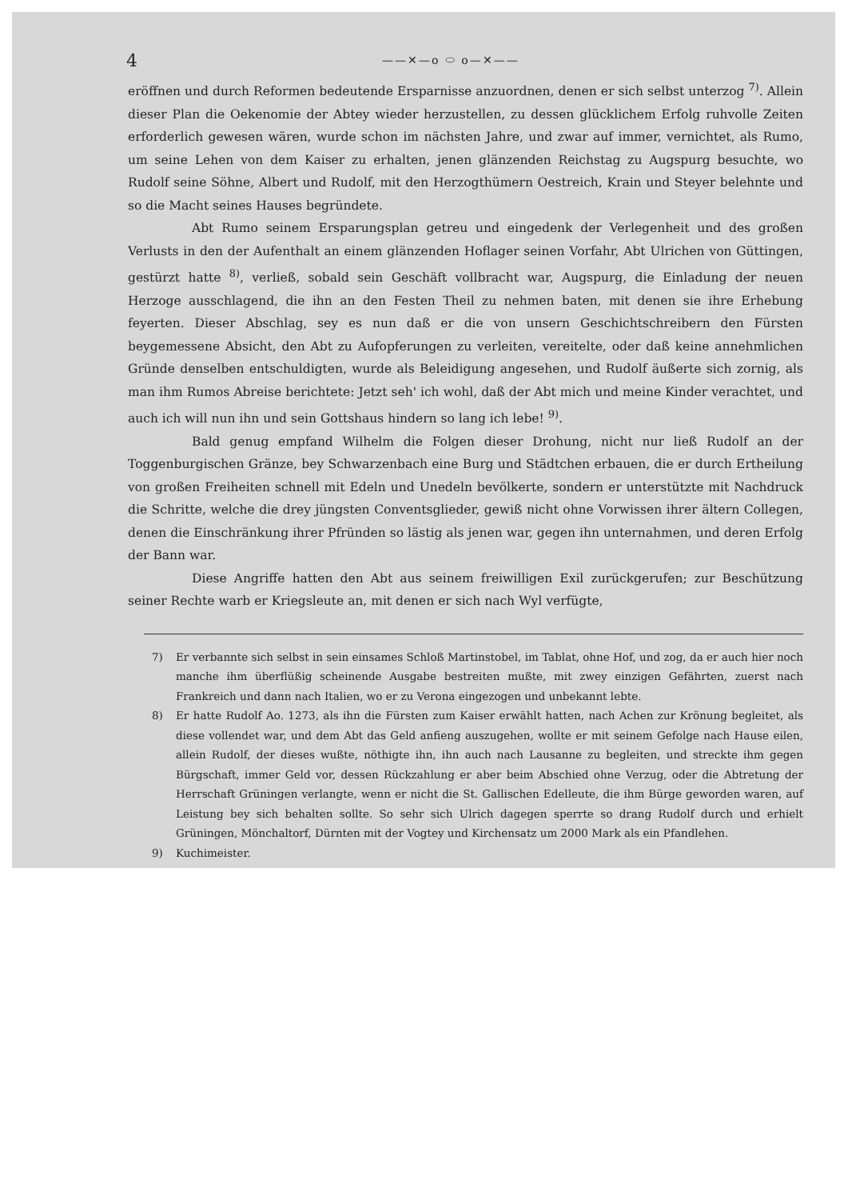4
——✕—o ⬭ o—✕——
eröffnen und durch Reformen bedeutende Ersparnisse anzuordnen, denen er sich selbst unterzog <sup>7)</sup>. Allein dieser Plan die Oekenomie der Abtey wieder herzustellen, zu dessen glücklichem Erfolg ruhvolle Zeiten erforderlich gewesen wären, wurde schon im nächsten Jahre, und zwar auf immer, vernichtet, als Rumo, um seine Lehen von dem Kaiser zu erhalten, jenen glänzenden Reichstag zu Augspurg besuchte, wo Rudolf seine Söhne, Albert und Rudolf, mit den Herzogthümern Oestreich, Krain und Steyer belehnte und so die Macht seines Hauses begründete.
Abt Rumo seinem Ersparungsplan getreu und eingedenk der Verlegenheit und des großen Verlusts in den der Aufenthalt an einem glänzenden Hoflager seinen Vorfahr, Abt Ulrichen von Güttingen, gestürzt hatte <sup>8)</sup>, verließ, sobald sein Geschäft vollbracht war, Augspurg, die Einladung der neuen Herzoge ausschlagend, die ihn an den Festen Theil zu nehmen baten, mit denen sie ihre Erhebung feyerten. Dieser Abschlag, sey es nun daß er die von unsern Geschichtschreibern den Fürsten beygemessene Absicht, den Abt zu Aufopferungen zu verleiten, vereitelte, oder daß keine annehmlichen Gründe denselben entschuldigten, wurde als Beleidigung angesehen, und Rudolf äußerte sich zornig, als man ihm Rumos Abreise berichtete: Jetzt seh' ich wohl, daß der Abt mich und meine Kinder verachtet, und auch ich will nun ihn und sein Gottshaus hindern so lang ich lebe! <sup>9)</sup>.
Bald genug empfand Wilhelm die Folgen dieser Drohung, nicht nur ließ Rudolf an der Toggenburgischen Gränze, bey Schwarzenbach eine Burg und Städtchen erbauen, die er durch Ertheilung von großen Freiheiten schnell mit Edeln und Unedeln bevölkerte, sondern er unterstützte mit Nachdruck die Schritte, welche die drey jüngsten Conventsglieder, gewiß nicht ohne Vorwissen ihrer ältern Collegen, denen die Einschränkung ihrer Pfründen so lästig als jenen war, gegen ihn unternahmen, und deren Erfolg der Bann war.
Diese Angriffe hatten den Abt aus seinem freiwilligen Exil zurückgerufen; zur Beschützung seiner Rechte warb er Kriegsleute an, mit denen er sich nach Wyl verfügte,
7) Er verbannte sich selbst in sein einsames Schloß Martinstobel, im Tablat, ohne Hof, und zog, da er auch hier noch manche ihm überflüßig scheinende Ausgabe bestreiten mußte, mit zwey einzigen Gefährten, zuerst nach Frankreich und dann nach Italien, wo er zu Verona eingezogen und unbekannt lebte.
8) Er hatte Rudolf Ao. 1273, als ihn die Fürsten zum Kaiser erwählt hatten, nach Achen zur Krönung begleitet, als diese vollendet war, und dem Abt das Geld anfieng auszugehen, wollte er mit seinem Gefolge nach Hause eilen, allein Rudolf, der dieses wußte, nöthigte ihn, ihn auch nach Lausanne zu begleiten, und streckte ihm gegen Bürgschaft, immer Geld vor, dessen Rückzahlung er aber beim Abschied ohne Verzug, oder die Abtretung der Herrschaft Grüningen verlangte, wenn er nicht die St. Gallischen Edelleute, die ihm Bürge geworden waren, auf Leistung bey sich behalten sollte. So sehr sich Ulrich dagegen sperrte so drang Rudolf durch und erhielt Grüningen, Mönchaltorf, Dürnten mit der Vogtey und Kirchensatz um 2000 Mark als ein Pfandlehen.
9) Kuchimeister.